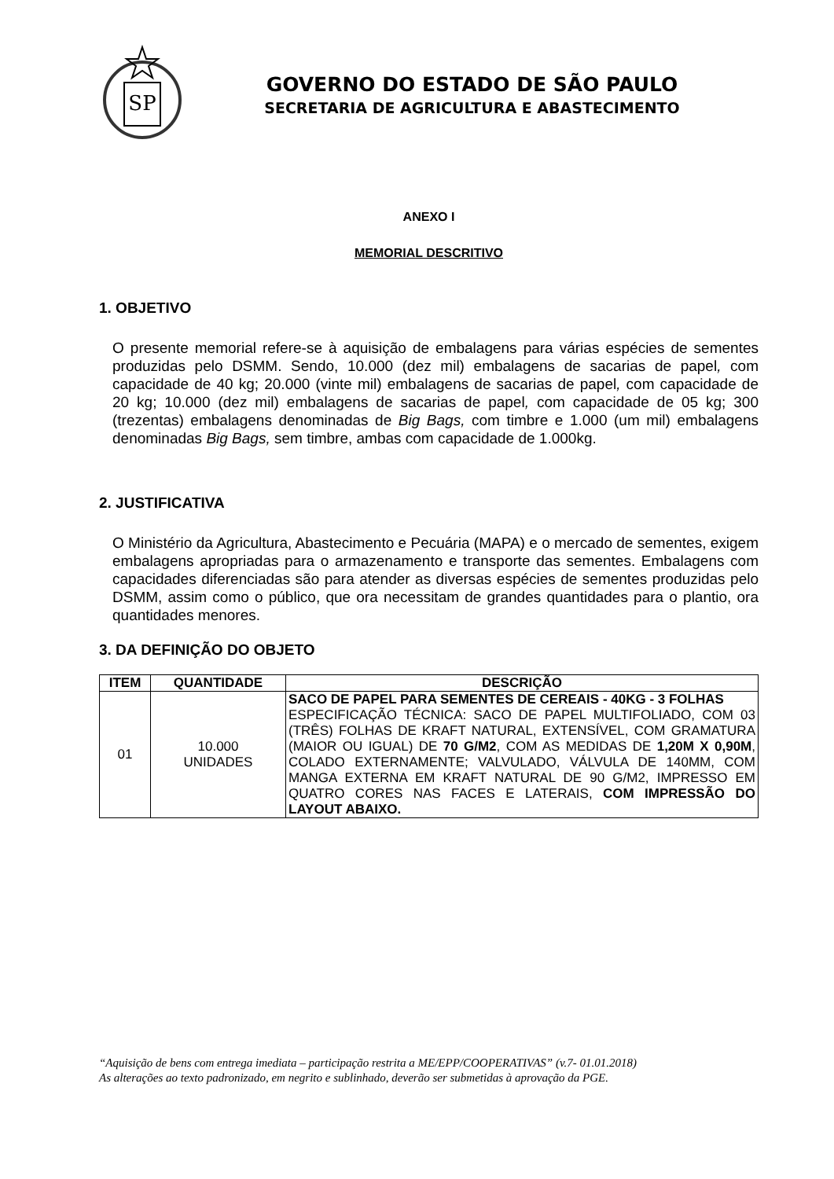SP
GOVERNO DO ESTADO DE SÃO PAULO
SECRETARIA DE AGRICULTURA E ABASTECIMENTO
ANEXO I
MEMORIAL DESCRITIVO
1. OBJETIVO
O presente memorial refere-se à aquisição de embalagens para várias espécies de sementes produzidas pelo DSMM. Sendo, 10.000 (dez mil) embalagens de sacarias de papel, com capacidade de 40 kg; 20.000 (vinte mil) embalagens de sacarias de papel, com capacidade de 20 kg; 10.000 (dez mil) embalagens de sacarias de papel, com capacidade de 05 kg; 300 (trezentas) embalagens denominadas de Big Bags, com timbre e 1.000 (um mil) embalagens denominadas Big Bags, sem timbre, ambas com capacidade de 1.000kg.
2. JUSTIFICATIVA
O Ministério da Agricultura, Abastecimento e Pecuária (MAPA) e o mercado de sementes, exigem embalagens apropriadas para o armazenamento e transporte das sementes. Embalagens com capacidades diferenciadas são para atender as diversas espécies de sementes produzidas pelo DSMM, assim como o público, que ora necessitam de grandes quantidades para o plantio, ora quantidades menores.
3. DA DEFINIÇÃO DO OBJETO
| ITEM | QUANTIDADE | DESCRIÇÃO |
| --- | --- | --- |
| 01 | 10.000 UNIDADES | SACO DE PAPEL PARA SEMENTES DE CEREAIS - 40KG - 3 FOLHAS ESPECIFICAÇÃO TÉCNICA: SACO DE PAPEL MULTIFOLIADO, COM 03 (TRÊS) FOLHAS DE KRAFT NATURAL, EXTENSÍVEL, COM GRAMATURA (MAIOR OU IGUAL) DE 70 G/M2 , COM AS MEDIDAS DE 1,20M X 0,90M , COLADO EXTERNAMENTE; VALVULADO, VÁLVULA DE 140MM, COM MANGA EXTERNA EM KRAFT NATURAL DE 90 G/M2, IMPRESSO EM QUATRO CORES NAS FACES E LATERAIS, COM IMPRESSÃO DO LAYOUT ABAIXO. |
“Aquisição de bens com entrega imediata – participação restrita a ME/EPP/COOPERATIVAS” (v.7- 01.01.2018)
As alterações ao texto padronizado, em negrito e sublinhado, deverão ser submetidas à aprovação da PGE.